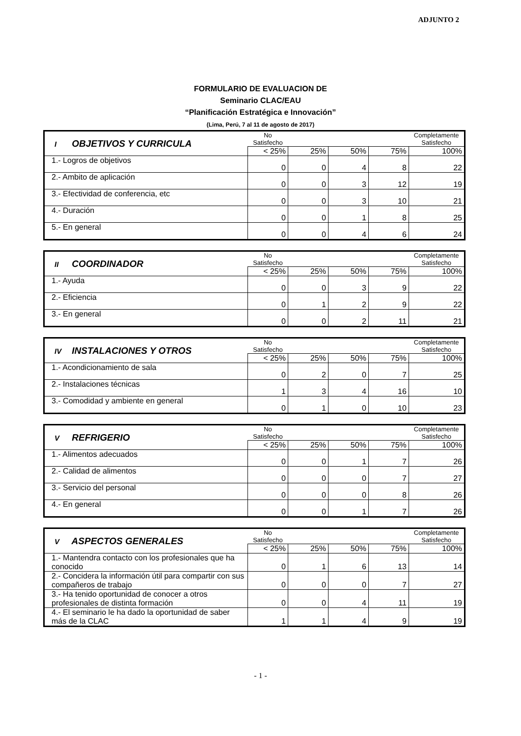ADJUNTO 2
FORMULARIO DE EVALUACION DE
Seminario CLAC/EAU
“Planificación Estratégica e Innovación”
(Lima, Perú, 7 al 11 de agosto de 2017)
| I OBJETIVOS Y CURRICULA | No Satisfecho | | | | Completamente Satisfecho |
| | < 25% | 25% | 50% | 75% | 100% |
| 1.- Logros de objetivos | 0 | 0 | 4 | 8 | 22 |
| 2.- Ambito de aplicación | 0 | 0 | 3 | 12 | 19 |
| 3.- Efectividad de conferencia, etc | 0 | 0 | 3 | 10 | 21 |
| 4.- Duración | 0 | 0 | 1 | 8 | 25 |
| 5.- En general | 0 | 0 | 4 | 6 | 24 |
| II COORDINADOR | No Satisfecho | | | | Completamente Satisfecho |
| | < 25% | 25% | 50% | 75% | 100% |
| 1.- Ayuda | 0 | 0 | 3 | 9 | 22 |
| 2.- Eficiencia | 0 | 1 | 2 | 9 | 22 |
| 3.- En general | 0 | 0 | 2 | 11 | 21 |
| IV INSTALACIONES Y OTROS | No Satisfecho | | | | Completamente Satisfecho |
| | < 25% | 25% | 50% | 75% | 100% |
| 1.- Acondicionamiento de sala | 0 | 2 | 0 | 7 | 25 |
| 2.- Instalaciones técnicas | 1 | 3 | 4 | 16 | 10 |
| 3.- Comodidad y ambiente en general | 0 | 1 | 0 | 10 | 23 |
| V REFRIGERIO | No Satisfecho | | | | Completamente Satisfecho |
| | < 25% | 25% | 50% | 75% | 100% |
| 1.- Alimentos adecuados | 0 | 0 | 1 | 7 | 26 |
| 2.- Calidad de alimentos | 0 | 0 | 0 | 7 | 27 |
| 3.- Servicio del personal | 0 | 0 | 0 | 8 | 26 |
| 4.- En general | 0 | 0 | 1 | 7 | 26 |
| V ASPECTOS GENERALES | No Satisfecho | | | | Completamente Satisfecho |
| | < 25% | 25% | 50% | 75% | 100% |
| 1.- Mantendra contacto con los profesionales que ha conocido | 0 | 1 | 6 | 13 | 14 |
| 2.- Concidera la información útil para compartir con sus compañeros de trabajo | 0 | 0 | 0 | 7 | 27 |
| 3.- Ha tenido oportunidad de conocer a otros profesionales de distinta formación | 0 | 0 | 4 | 11 | 19 |
| 4.- El seminario le ha dado la oportunidad de saber más de la CLAC | 1 | 1 | 4 | 9 | 19 |
- 1 -